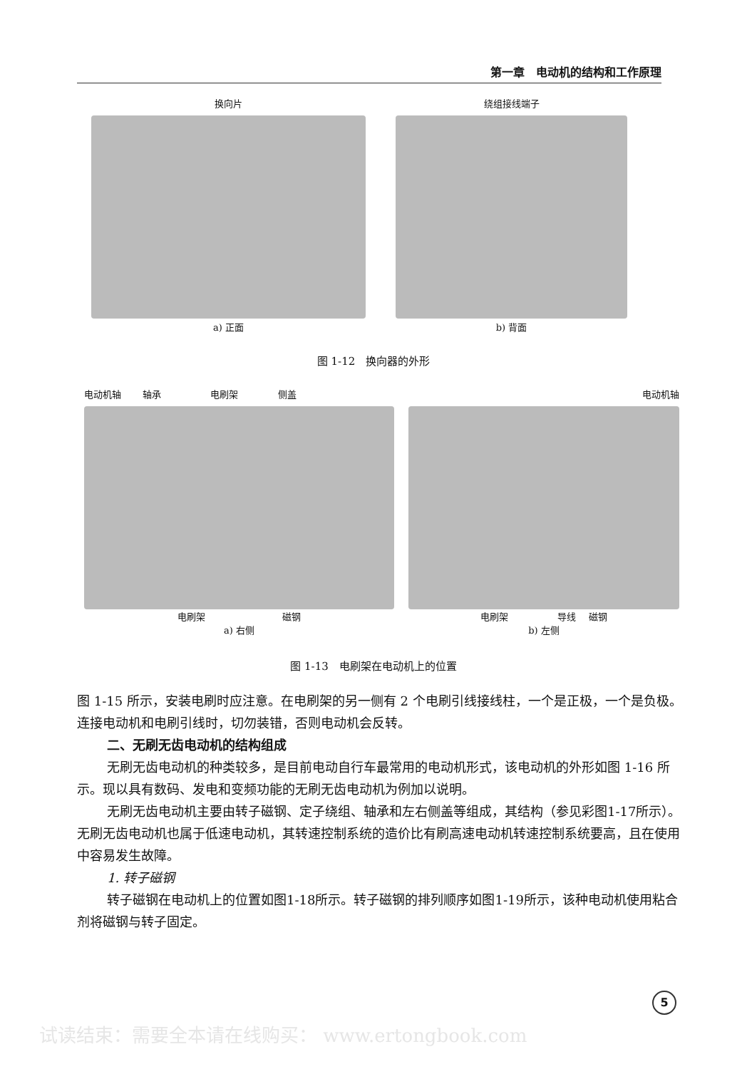第一章　电动机的结构和工作原理
换向片
a) 正面
绕组接线端子
b) 背面
图 1-12　换向器的外形
电动机轴 　　轴承 　　　　　电刷架 　　　　侧盖
电刷架 　　　　　　　　磁钢
a) 右侧
电动机轴
电刷架 　　　　　导线 　磁钢
b) 左侧
图 1-13　电刷架在电动机上的位置
图 1-15 所示，安装电刷时应注意。在电刷架的另一侧有 2 个电刷引线接线柱，一个是正极，一个是负极。连接电动机和电刷引线时，切勿装错，否则电动机会反转。
二、无刷无齿电动机的结构组成
无刷无齿电动机的种类较多，是目前电动自行车最常用的电动机形式，该电动机的外形如图 1-16 所示。现以具有数码、发电和变频功能的无刷无齿电动机为例加以说明。
无刷无齿电动机主要由转子磁钢、定子绕组、轴承和左右侧盖等组成，其结构（参见彩图1-17所示）。无刷无齿电动机也属于低速电动机，其转速控制系统的造价比有刷高速电动机转速控制系统要高，且在使用中容易发生故障。
1. 转子磁钢
转子磁钢在电动机上的位置如图1-18所示。转子磁钢的排列顺序如图1-19所示，该种电动机使用粘合剂将磁钢与转子固定。
5
试读结束：需要全本请在线购买： www.ertongbook.com